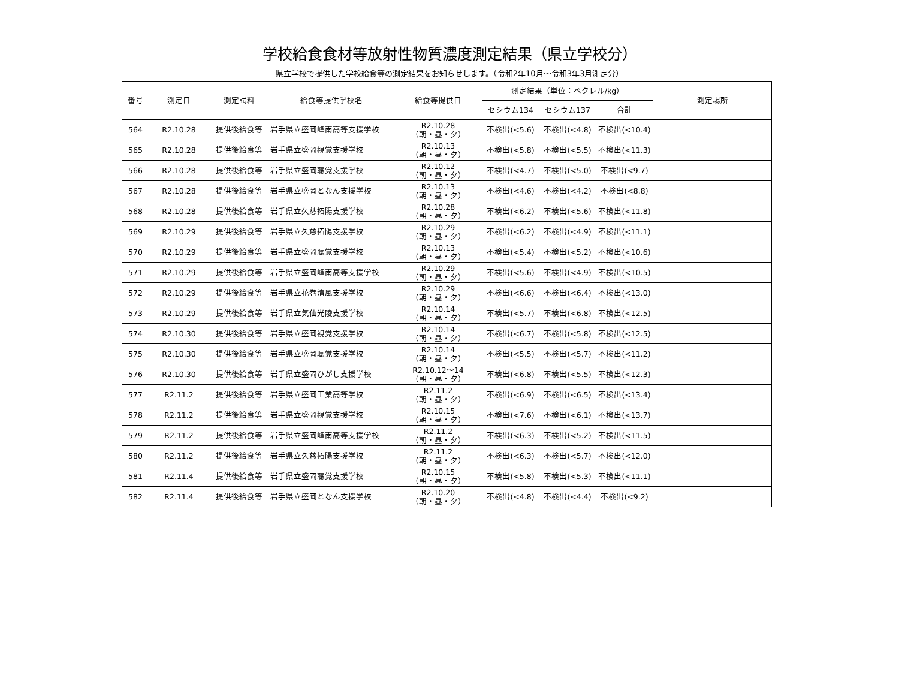学校給食食材等放射性物質濃度測定結果（県立学校分）
県立学校で提供した学校給食等の測定結果をお知らせします。（令和2年10月～令和3年3月測定分）
| 番号 | 測定日 | 測定試料 | 給食等提供学校名 | 給食等提供日 | 測定結果（単位：ベクレル/kg） | | | 測定場所 |
| --- | --- | --- | --- | --- | --- | --- | --- | --- |
| | | | | | セシウム134 | セシウム137 | 合計 | |
| 564 | R2.10.28 | 提供後給食等 | 岩手県立盛岡峰南高等支援学校 | R2.10.28 （朝・昼・夕） | 不検出(<5.6) | 不検出(<4.8) | 不検出(<10.4) | |
| 565 | R2.10.28 | 提供後給食等 | 岩手県立盛岡視覚支援学校 | R2.10.13 （朝・昼・夕） | 不検出(<5.8) | 不検出(<5.5) | 不検出(<11.3) | |
| 566 | R2.10.28 | 提供後給食等 | 岩手県立盛岡聴覚支援学校 | R2.10.12 （朝・昼・夕） | 不検出(<4.7) | 不検出(<5.0) | 不検出(<9.7) | |
| 567 | R2.10.28 | 提供後給食等 | 岩手県立盛岡となん支援学校 | R2.10.13 （朝・昼・夕） | 不検出(<4.6) | 不検出(<4.2) | 不検出(<8.8) | |
| 568 | R2.10.28 | 提供後給食等 | 岩手県立久慈拓陽支援学校 | R2.10.28 （朝・昼・夕） | 不検出(<6.2) | 不検出(<5.6) | 不検出(<11.8) | |
| 569 | R2.10.29 | 提供後給食等 | 岩手県立久慈拓陽支援学校 | R2.10.29 （朝・昼・夕） | 不検出(<6.2) | 不検出(<4.9) | 不検出(<11.1) | |
| 570 | R2.10.29 | 提供後給食等 | 岩手県立盛岡聴覚支援学校 | R2.10.13 （朝・昼・夕） | 不検出(<5.4) | 不検出(<5.2) | 不検出(<10.6) | |
| 571 | R2.10.29 | 提供後給食等 | 岩手県立盛岡峰南高等支援学校 | R2.10.29 （朝・昼・夕） | 不検出(<5.6) | 不検出(<4.9) | 不検出(<10.5) | |
| 572 | R2.10.29 | 提供後給食等 | 岩手県立花巻清風支援学校 | R2.10.29 （朝・昼・夕） | 不検出(<6.6) | 不検出(<6.4) | 不検出(<13.0) | |
| 573 | R2.10.29 | 提供後給食等 | 岩手県立気仙光陵支援学校 | R2.10.14 （朝・昼・夕） | 不検出(<5.7) | 不検出(<6.8) | 不検出(<12.5) | |
| 574 | R2.10.30 | 提供後給食等 | 岩手県立盛岡視覚支援学校 | R2.10.14 （朝・昼・夕） | 不検出(<6.7) | 不検出(<5.8) | 不検出(<12.5) | |
| 575 | R2.10.30 | 提供後給食等 | 岩手県立盛岡聴覚支援学校 | R2.10.14 （朝・昼・夕） | 不検出(<5.5) | 不検出(<5.7) | 不検出(<11.2) | |
| 576 | R2.10.30 | 提供後給食等 | 岩手県立盛岡ひがし支援学校 | R2.10.12～14 （朝・昼・夕） | 不検出(<6.8) | 不検出(<5.5) | 不検出(<12.3) | |
| 577 | R2.11.2 | 提供後給食等 | 岩手県立盛岡工業高等学校 | R2.11.2 （朝・昼・夕） | 不検出(<6.9) | 不検出(<6.5) | 不検出(<13.4) | |
| 578 | R2.11.2 | 提供後給食等 | 岩手県立盛岡視覚支援学校 | R2.10.15 （朝・昼・夕） | 不検出(<7.6) | 不検出(<6.1) | 不検出(<13.7) | |
| 579 | R2.11.2 | 提供後給食等 | 岩手県立盛岡峰南高等支援学校 | R2.11.2 （朝・昼・夕） | 不検出(<6.3) | 不検出(<5.2) | 不検出(<11.5) | |
| 580 | R2.11.2 | 提供後給食等 | 岩手県立久慈拓陽支援学校 | R2.11.2 （朝・昼・夕） | 不検出(<6.3) | 不検出(<5.7) | 不検出(<12.0) | |
| 581 | R2.11.4 | 提供後給食等 | 岩手県立盛岡聴覚支援学校 | R2.10.15 （朝・昼・夕） | 不検出(<5.8) | 不検出(<5.3) | 不検出(<11.1) | |
| 582 | R2.11.4 | 提供後給食等 | 岩手県立盛岡となん支援学校 | R2.10.20 （朝・昼・夕） | 不検出(<4.8) | 不検出(<4.4) | 不検出(<9.2) | |